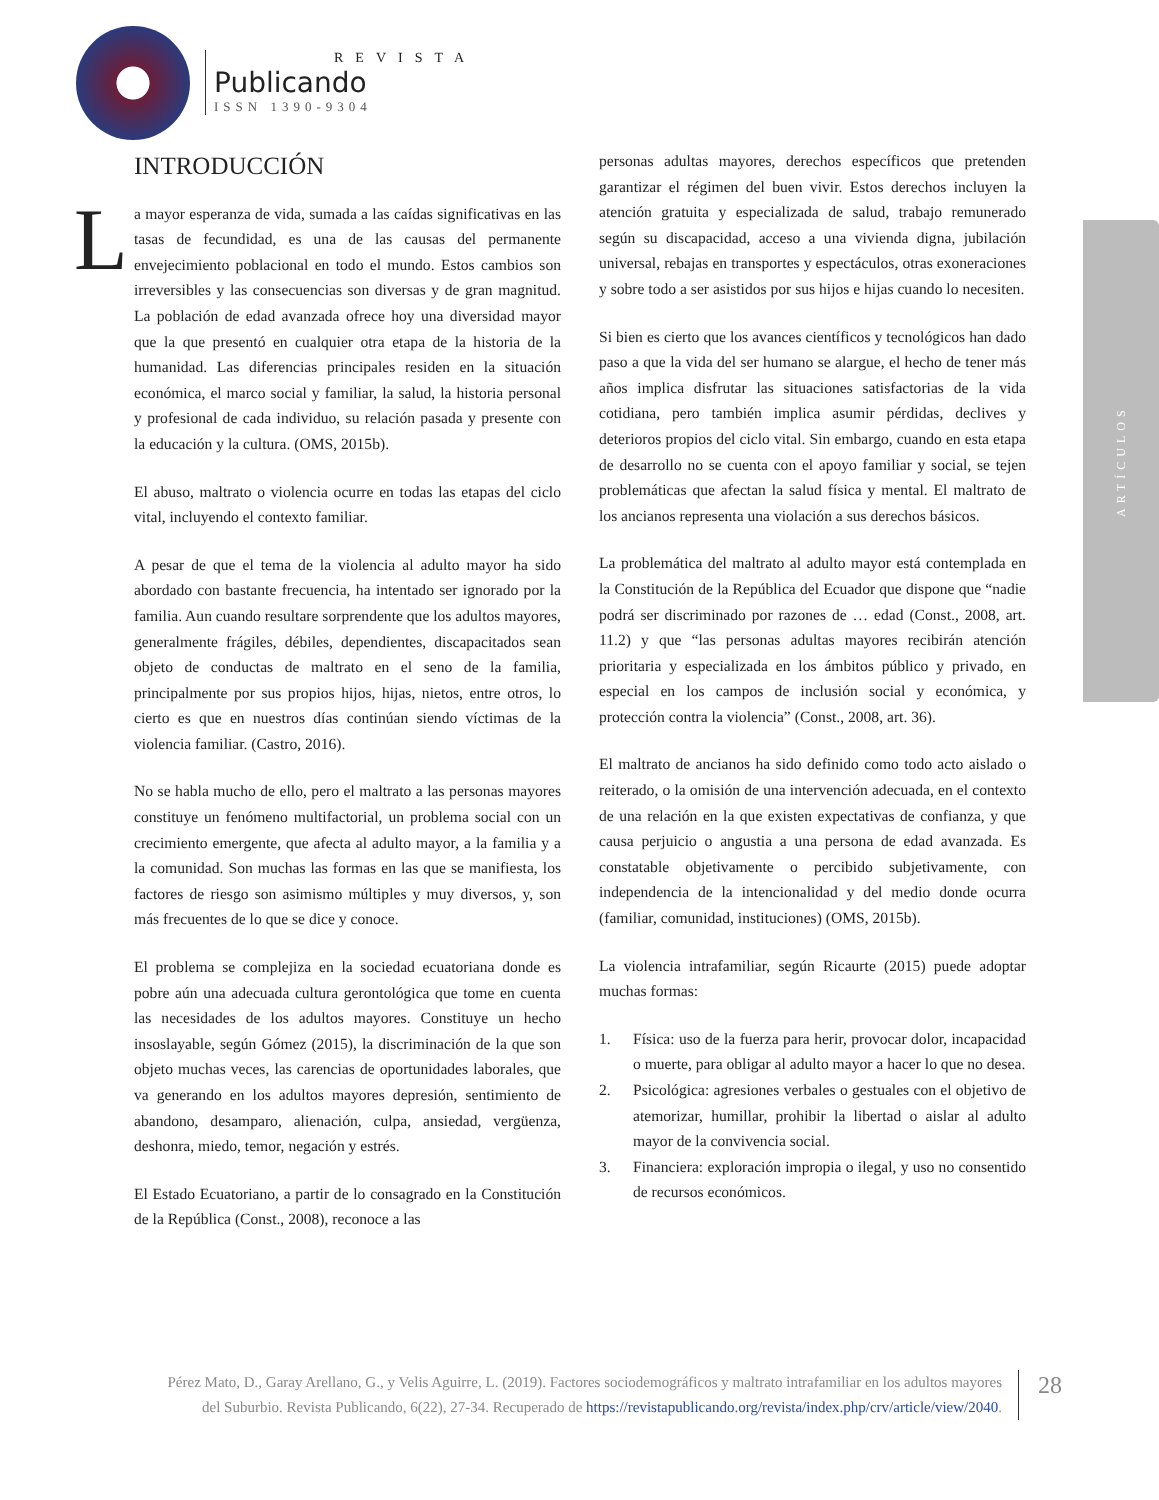REVISTA
Publicando
ISSN 1390-9304
ARTÍCULOS
INTRODUCCIÓN
La mayor esperanza de vida, sumada a las caídas significativas en las tasas de fecundidad, es una de las causas del permanente envejecimiento poblacional en todo el mundo. Estos cambios son irreversibles y las consecuencias son diversas y de gran magnitud. La población de edad avanzada ofrece hoy una diversidad mayor que la que presentó en cualquier otra etapa de la historia de la humanidad. Las diferencias principales residen en la situación económica, el marco social y familiar, la salud, la historia personal y profesional de cada individuo, su relación pasada y presente con la educación y la cultura. (OMS, 2015b).
El abuso, maltrato o violencia ocurre en todas las etapas del ciclo vital, incluyendo el contexto familiar.
A pesar de que el tema de la violencia al adulto mayor ha sido abordado con bastante frecuencia, ha intentado ser ignorado por la familia. Aun cuando resultare sorprendente que los adultos mayores, generalmente frágiles, débiles, dependientes, discapacitados sean objeto de conductas de maltrato en el seno de la familia, principalmente por sus propios hijos, hijas, nietos, entre otros, lo cierto es que en nuestros días continúan siendo víctimas de la violencia familiar. (Castro, 2016).
No se habla mucho de ello, pero el maltrato a las personas mayores constituye un fenómeno multifactorial, un problema social con un crecimiento emergente, que afecta al adulto mayor, a la familia y a la comunidad. Son muchas las formas en las que se manifiesta, los factores de riesgo son asimismo múltiples y muy diversos, y, son más frecuentes de lo que se dice y conoce.
El problema se complejiza en la sociedad ecuatoriana donde es pobre aún una adecuada cultura gerontológica que tome en cuenta las necesidades de los adultos mayores. Constituye un hecho insoslayable, según Gómez (2015), la discriminación de la que son objeto muchas veces, las carencias de oportunidades laborales, que va generando en los adultos mayores depresión, sentimiento de abandono, desamparo, alienación, culpa, ansiedad, vergüenza, deshonra, miedo, temor, negación y estrés.
El Estado Ecuatoriano, a partir de lo consagrado en la Constitución de la República (Const., 2008), reconoce a las
personas adultas mayores, derechos específicos que pretenden garantizar el régimen del buen vivir. Estos derechos incluyen la atención gratuita y especializada de salud, trabajo remunerado según su discapacidad, acceso a una vivienda digna, jubilación universal, rebajas en transportes y espectáculos, otras exoneraciones y sobre todo a ser asistidos por sus hijos e hijas cuando lo necesiten.
Si bien es cierto que los avances científicos y tecnológicos han dado paso a que la vida del ser humano se alargue, el hecho de tener más años implica disfrutar las situaciones satisfactorias de la vida cotidiana, pero también implica asumir pérdidas, declives y deterioros propios del ciclo vital. Sin embargo, cuando en esta etapa de desarrollo no se cuenta con el apoyo familiar y social, se tejen problemáticas que afectan la salud física y mental. El maltrato de los ancianos representa una violación a sus derechos básicos.
La problemática del maltrato al adulto mayor está contemplada en la Constitución de la República del Ecuador que dispone que “nadie podrá ser discriminado por razones de … edad (Const., 2008, art. 11.2) y que “las personas adultas mayores recibirán atención prioritaria y especializada en los ámbitos público y privado, en especial en los campos de inclusión social y económica, y protección contra la violencia” (Const., 2008, art. 36).
El maltrato de ancianos ha sido definido como todo acto aislado o reiterado, o la omisión de una intervención adecuada, en el contexto de una relación en la que existen expectativas de confianza, y que causa perjuicio o angustia a una persona de edad avanzada. Es constatable objetivamente o percibido subjetivamente, con independencia de la intencionalidad y del medio donde ocurra (familiar, comunidad, instituciones) (OMS, 2015b).
La violencia intrafamiliar, según Ricaurte (2015) puede adoptar muchas formas:
1. Física: uso de la fuerza para herir, provocar dolor, incapacidad o muerte, para obligar al adulto mayor a hacer lo que no desea.
2. Psicológica: agresiones verbales o gestuales con el objetivo de atemorizar, humillar, prohibir la libertad o aislar al adulto mayor de la convivencia social.
3. Financiera: exploración impropia o ilegal, y uso no consentido de recursos económicos.
Pérez Mato, D., Garay Arellano, G., y Velis Aguirre, L. (2019). Factores sociodemográficos y maltrato intrafamiliar en los adultos mayores del Suburbio. Revista Publicando, 6(22), 27-34. Recuperado de https://revistapublicando.org/revista/index.php/crv/article/view/2040.
28